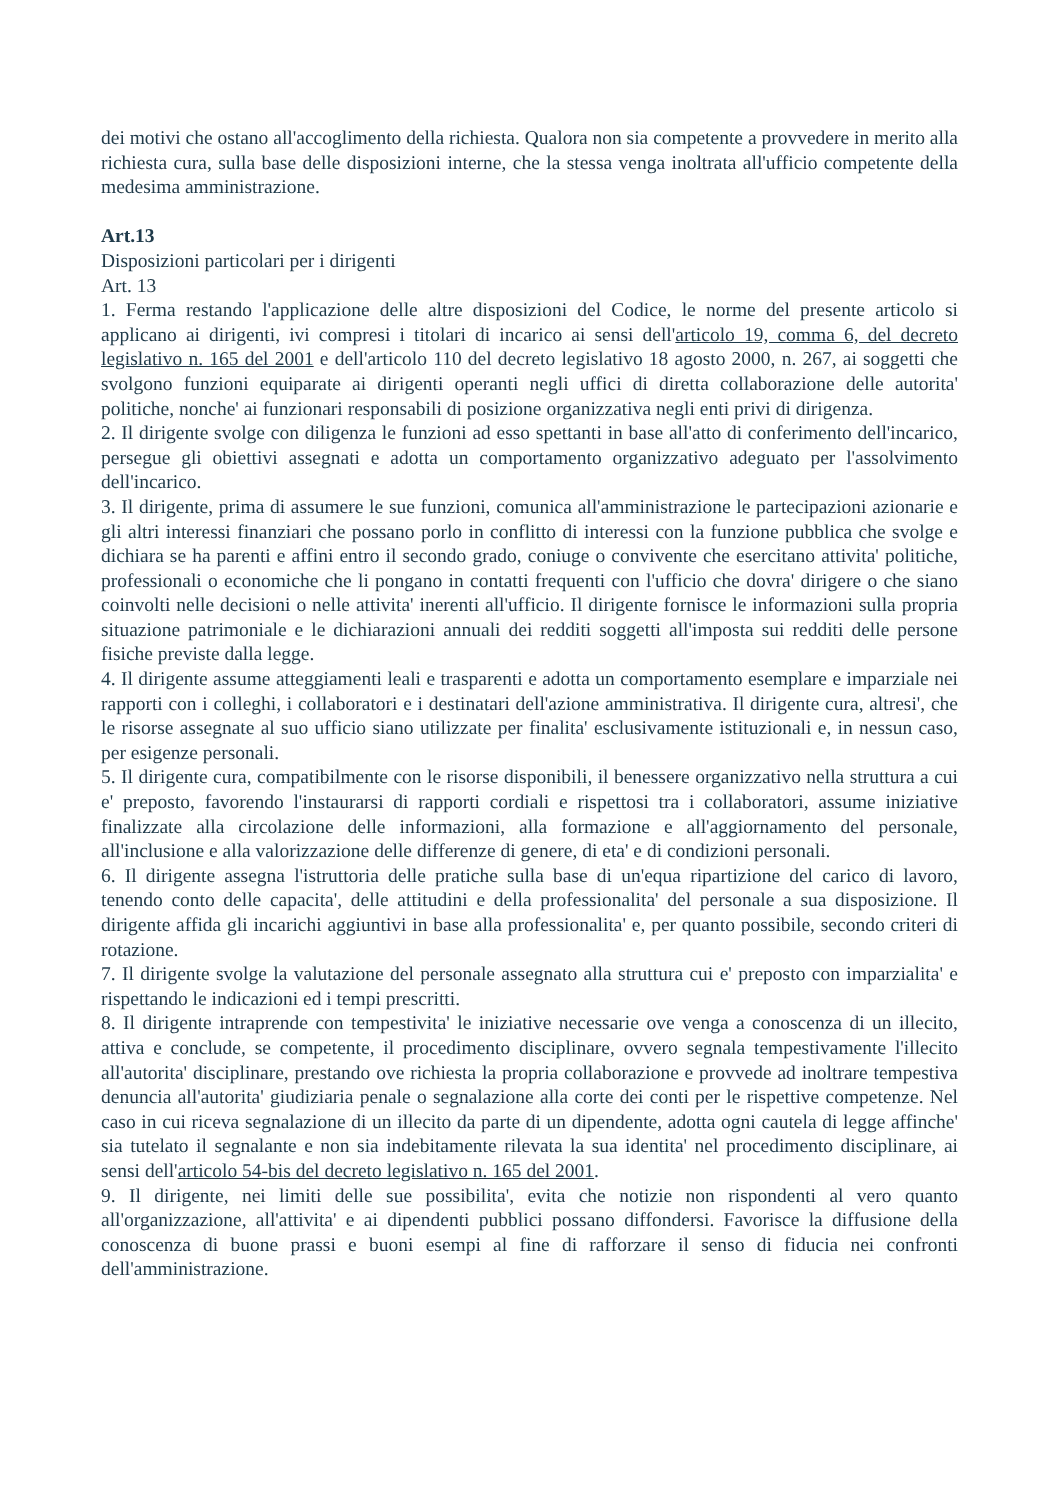dei motivi che ostano all'accoglimento della richiesta. Qualora non sia competente a provvedere in merito alla richiesta cura, sulla base delle disposizioni interne, che la stessa venga inoltrata all'ufficio competente della medesima amministrazione.
Art.13
Disposizioni particolari per i dirigenti
Art. 13
1. Ferma restando l'applicazione delle altre disposizioni del Codice, le norme del presente articolo si applicano ai dirigenti, ivi compresi i titolari di incarico ai sensi dell'articolo 19, comma 6, del decreto legislativo n. 165 del 2001 e dell'articolo 110 del decreto legislativo 18 agosto 2000, n. 267, ai soggetti che svolgono funzioni equiparate ai dirigenti operanti negli uffici di diretta collaborazione delle autorita' politiche, nonche' ai funzionari responsabili di posizione organizzativa negli enti privi di dirigenza.
2. Il dirigente svolge con diligenza le funzioni ad esso spettanti in base all'atto di conferimento dell'incarico, persegue gli obiettivi assegnati e adotta un comportamento organizzativo adeguato per l'assolvimento dell'incarico.
3. Il dirigente, prima di assumere le sue funzioni, comunica all'amministrazione le partecipazioni azionarie e gli altri interessi finanziari che possano porlo in conflitto di interessi con la funzione pubblica che svolge e dichiara se ha parenti e affini entro il secondo grado, coniuge o convivente che esercitano attivita' politiche, professionali o economiche che li pongano in contatti frequenti con l'ufficio che dovra' dirigere o che siano coinvolti nelle decisioni o nelle attivita' inerenti all'ufficio. Il dirigente fornisce le informazioni sulla propria situazione patrimoniale e le dichiarazioni annuali dei redditi soggetti all'imposta sui redditi delle persone fisiche previste dalla legge.
4. Il dirigente assume atteggiamenti leali e trasparenti e adotta un comportamento esemplare e imparziale nei rapporti con i colleghi, i collaboratori e i destinatari dell'azione amministrativa. Il dirigente cura, altresi', che le risorse assegnate al suo ufficio siano utilizzate per finalita' esclusivamente istituzionali e, in nessun caso, per esigenze personali.
5. Il dirigente cura, compatibilmente con le risorse disponibili, il benessere organizzativo nella struttura a cui e' preposto, favorendo l'instaurarsi di rapporti cordiali e rispettosi tra i collaboratori, assume iniziative finalizzate alla circolazione delle informazioni, alla formazione e all'aggiornamento del personale, all'inclusione e alla valorizzazione delle differenze di genere, di eta' e di condizioni personali.
6. Il dirigente assegna l'istruttoria delle pratiche sulla base di un'equa ripartizione del carico di lavoro, tenendo conto delle capacita', delle attitudini e della professionalita' del personale a sua disposizione. Il dirigente affida gli incarichi aggiuntivi in base alla professionalita' e, per quanto possibile, secondo criteri di rotazione.
7. Il dirigente svolge la valutazione del personale assegnato alla struttura cui e' preposto con imparzialita' e rispettando le indicazioni ed i tempi prescritti.
8. Il dirigente intraprende con tempestivita' le iniziative necessarie ove venga a conoscenza di un illecito, attiva e conclude, se competente, il procedimento disciplinare, ovvero segnala tempestivamente l'illecito all'autorita' disciplinare, prestando ove richiesta la propria collaborazione e provvede ad inoltrare tempestiva denuncia all'autorita' giudiziaria penale o segnalazione alla corte dei conti per le rispettive competenze. Nel caso in cui riceva segnalazione di un illecito da parte di un dipendente, adotta ogni cautela di legge affinche' sia tutelato il segnalante e non sia indebitamente rilevata la sua identita' nel procedimento disciplinare, ai sensi dell'articolo 54-bis del decreto legislativo n. 165 del 2001.
9. Il dirigente, nei limiti delle sue possibilita', evita che notizie non rispondenti al vero quanto all'organizzazione, all'attivita' e ai dipendenti pubblici possano diffondersi. Favorisce la diffusione della conoscenza di buone prassi e buoni esempi al fine di rafforzare il senso di fiducia nei confronti dell'amministrazione.